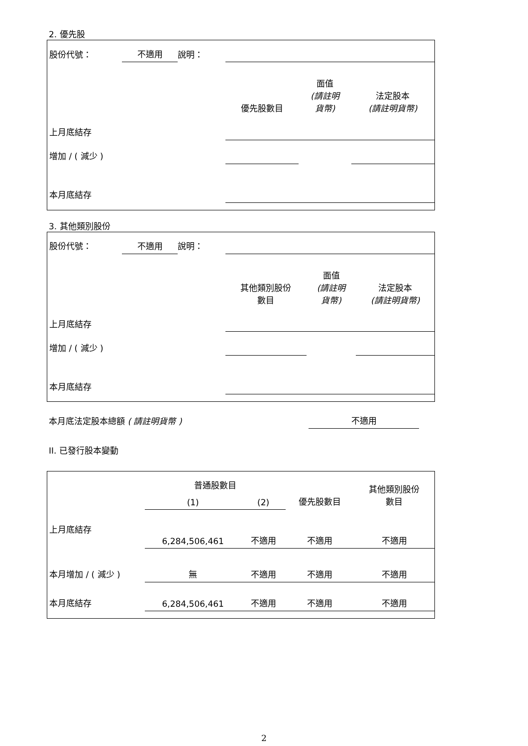2. 優先股
| 股份代號： | 不適用 | 說明： | | | |
| | | | 優先股數目 | 面值 (請註明 貨幣) | 法定股本 (請註明貨幣) |
| 上月底結存 | | | | | |
| 增加 / ( 減少 ) | | | | | |
| 本月底結存 | | | | | |
3. 其他類別股份
| 股份代號： | 不適用 | 說明： | | | |
| | | | 其他類別股份 數目 | 面值 (請註明 貨幣) | 法定股本 (請註明貨幣) |
| 上月底結存 | | | | | |
| 增加 / ( 減少 ) | | | | | |
| 本月底結存 | | | | | |
| 本月底法定股本總額 ( 請註明貨幣 ) | 不適用 | |
II. 已發行股本變動
| | 普通股數目 | | | 其他類別股份 數目 |
| --- | --- | --- | --- | --- |
| | (1) | (2) | 優先股數目 | |
| 上月底結存 | 6,284,506,461 | 不適用 | 不適用 | 不適用 |
| 本月增加 / ( 減少 ) | 無 | 不適用 | 不適用 | 不適用 |
| 本月底結存 | 6,284,506,461 | 不適用 | 不適用 | 不適用 |
2